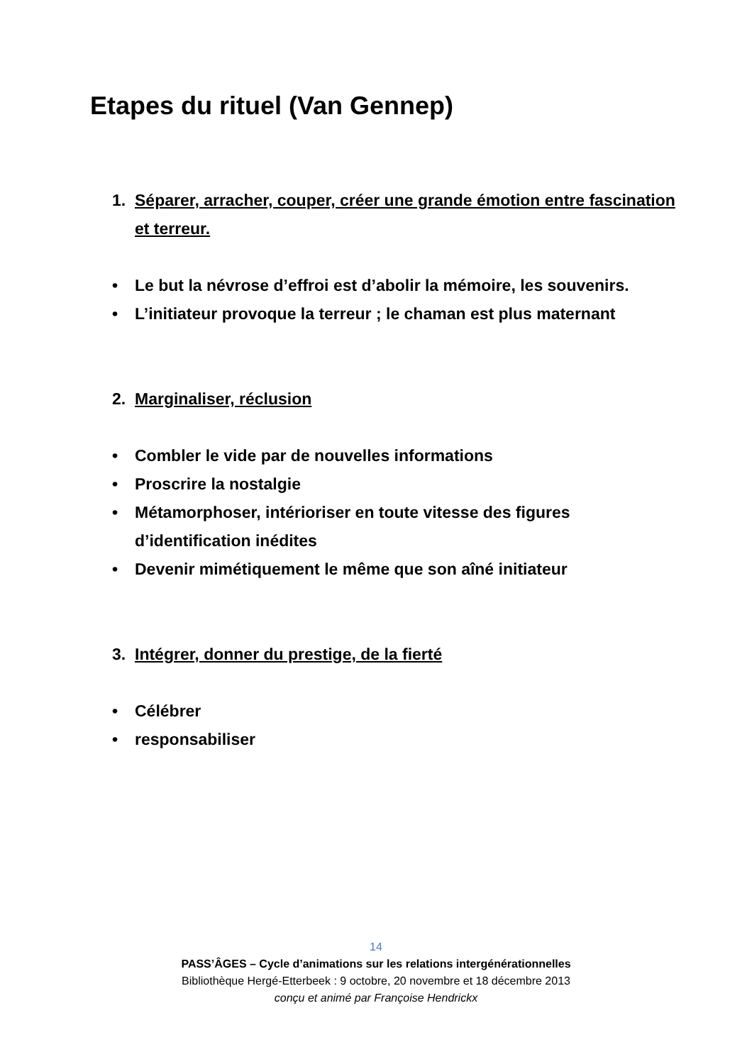Etapes du rituel (Van Gennep)
1. Séparer, arracher, couper, créer une grande émotion entre fascination et terreur.
• Le but la névrose d’effroi est d’abolir la mémoire, les souvenirs.
• L’initiateur provoque la terreur ; le chaman est plus maternant
2. Marginaliser, réclusion
• Combler le vide par de nouvelles informations
• Proscrire la nostalgie
• Métamorphoser, intérioriser en toute vitesse des figures d’identification inédites
• Devenir mimétiquement le même que son aîné initiateur
3. Intégrer, donner du prestige, de la fierté
• Célébrer
• responsabiliser
14
PASS’ÂGES – Cycle d’animations sur les relations intergénérationnelles
Bibliothèque Hergé-Etterbeek : 9 octobre, 20 novembre et 18 décembre 2013
conçu et animé par Françoise Hendrickx